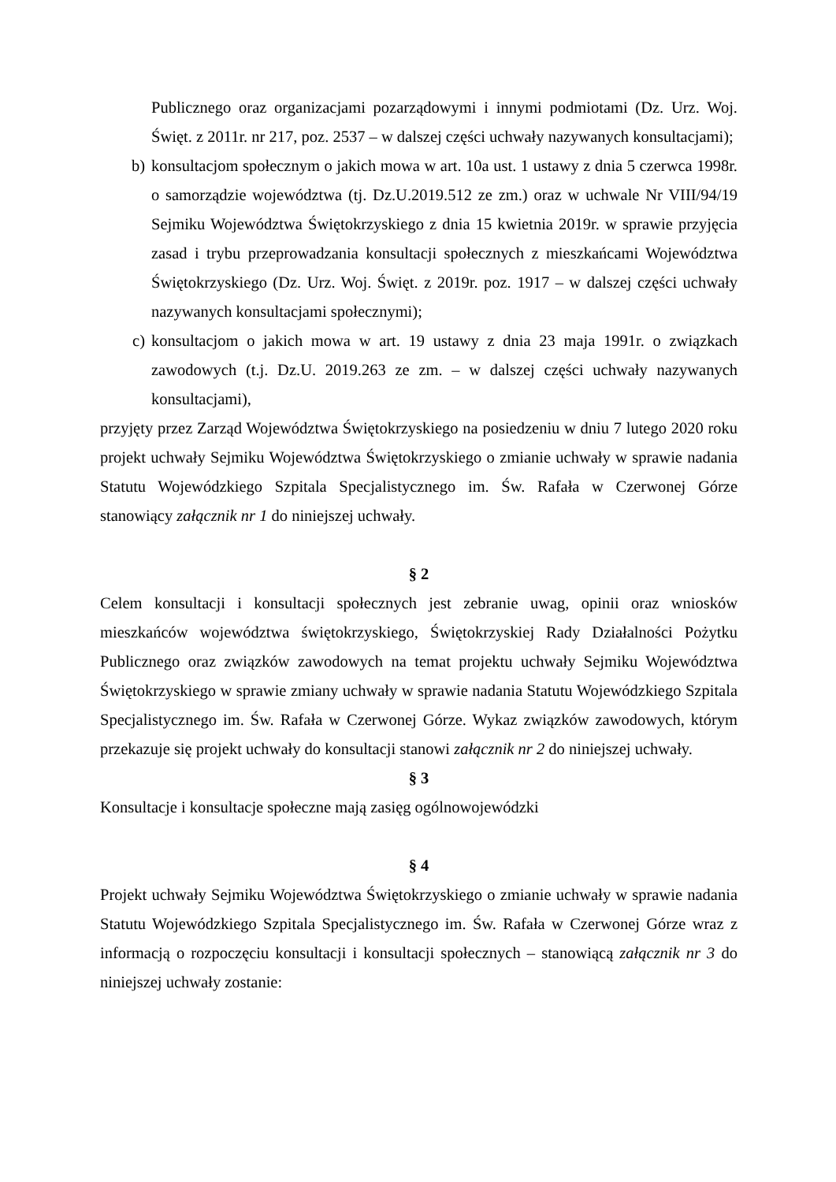Publicznego oraz organizacjami pozarządowymi i innymi podmiotami (Dz. Urz. Woj. Święt. z 2011r. nr 217, poz. 2537 – w dalszej części uchwały nazywanych konsultacjami);
b) konsultacjom społecznym o jakich mowa w art. 10a ust. 1 ustawy z dnia 5 czerwca 1998r. o samorządzie województwa (tj. Dz.U.2019.512 ze zm.) oraz w uchwale Nr VIII/94/19 Sejmiku Województwa Świętokrzyskiego z dnia 15 kwietnia 2019r. w sprawie przyjęcia zasad i trybu przeprowadzania konsultacji społecznych z mieszkańcami Województwa Świętokrzyskiego (Dz. Urz. Woj. Święt. z 2019r. poz. 1917 – w dalszej części uchwały nazywanych konsultacjami społecznymi);
c) konsultacjom o jakich mowa w art. 19 ustawy z dnia 23 maja 1991r. o związkach zawodowych (t.j. Dz.U. 2019.263 ze zm. – w dalszej części uchwały nazywanych konsultacjami),
przyjęty przez Zarząd Województwa Świętokrzyskiego na posiedzeniu w dniu 7 lutego 2020 roku projekt uchwały Sejmiku Województwa Świętokrzyskiego o zmianie uchwały w sprawie nadania Statutu Wojewódzkiego Szpitala Specjalistycznego im. Św. Rafała w Czerwonej Górze stanowiący załącznik nr 1 do niniejszej uchwały.
§ 2
Celem konsultacji i konsultacji społecznych jest zebranie uwag, opinii oraz wniosków mieszkańców województwa świętokrzyskiego, Świętokrzyskiej Rady Działalności Pożytku Publicznego oraz związków zawodowych na temat projektu uchwały Sejmiku Województwa Świętokrzyskiego w sprawie zmiany uchwały w sprawie nadania Statutu Wojewódzkiego Szpitala Specjalistycznego im. Św. Rafała w Czerwonej Górze. Wykaz związków zawodowych, którym przekazuje się projekt uchwały do konsultacji stanowi załącznik nr 2 do niniejszej uchwały.
§ 3
Konsultacje i konsultacje społeczne mają zasięg ogólnowojewódzki
§ 4
Projekt uchwały Sejmiku Województwa Świętokrzyskiego o zmianie uchwały w sprawie nadania Statutu Wojewódzkiego Szpitala Specjalistycznego im. Św. Rafała w Czerwonej Górze wraz z informacją o rozpoczęciu konsultacji i konsultacji społecznych – stanowiącą załącznik nr 3 do niniejszej uchwały zostanie: